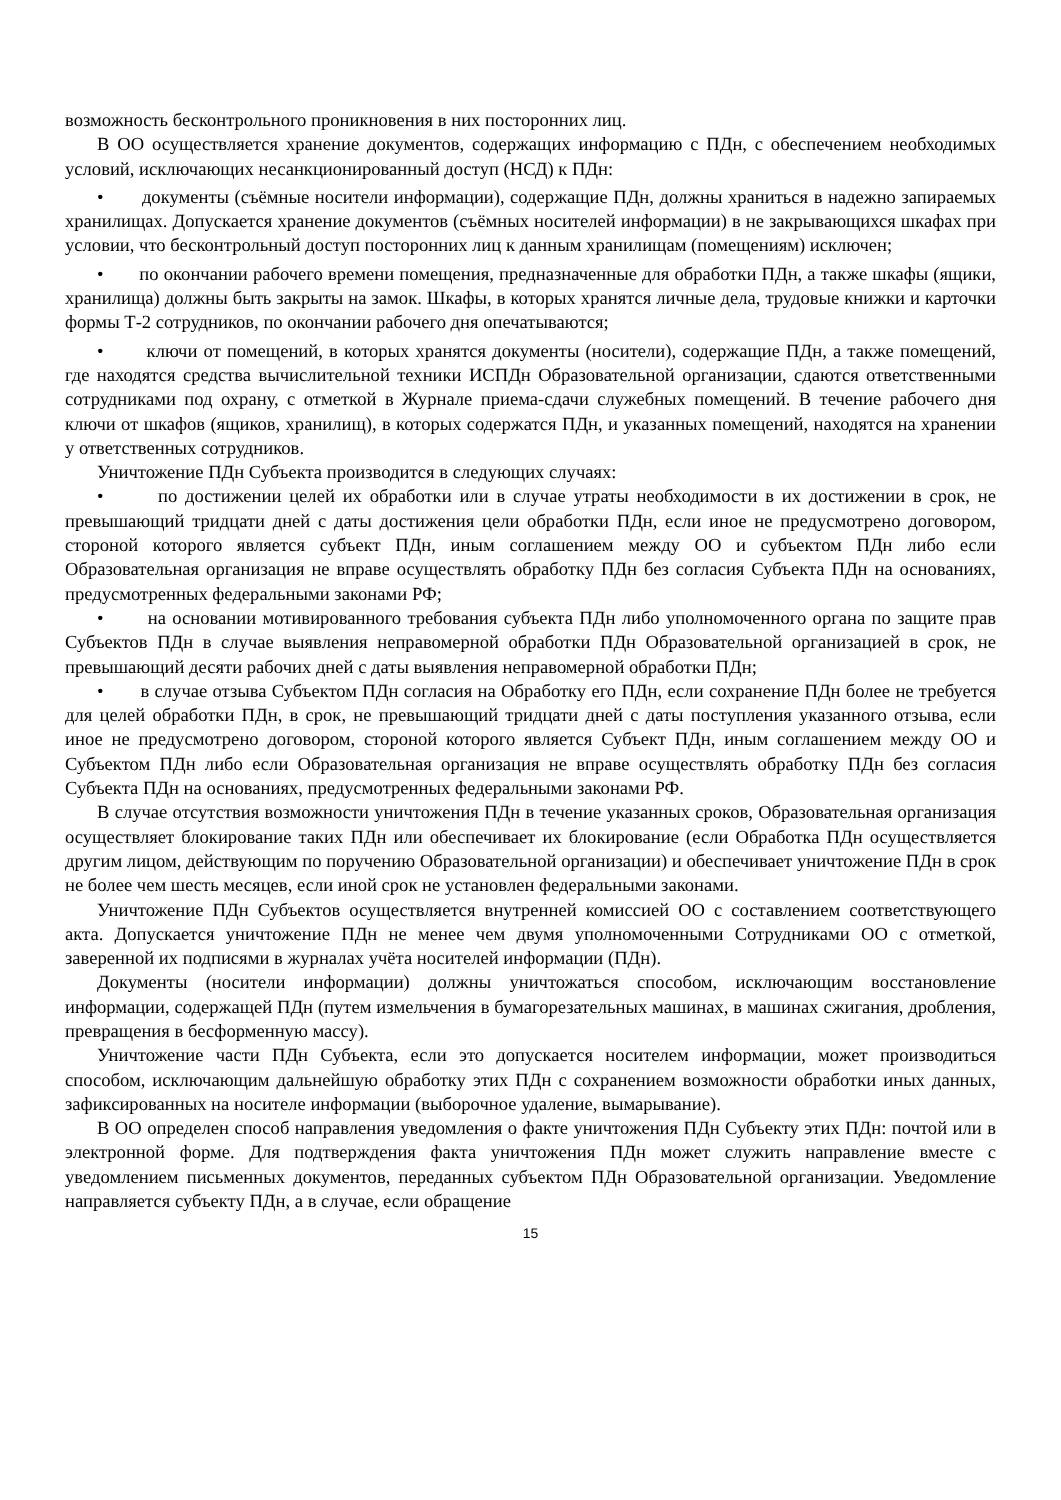возможность бесконтрольного проникновения в них посторонних лиц.
В ОО осуществляется хранение документов, содержащих информацию с ПДн, с обеспечением необходимых условий, исключающих несанкционированный доступ (НСД) к ПДн:
• документы (съёмные носители информации), содержащие ПДн, должны храниться в надежно запираемых хранилищах. Допускается хранение документов (съёмных носителей информации) в не закрывающихся шкафах при условии, что бесконтрольный доступ посторонних лиц к данным хранилищам (помещениям) исключен;
• по окончании рабочего времени помещения, предназначенные для обработки ПДн, а также шкафы (ящики, хранилища) должны быть закрыты на замок. Шкафы, в которых хранятся личные дела, трудовые книжки и карточки формы Т-2 сотрудников, по окончании рабочего дня опечатываются;
• ключи от помещений, в которых хранятся документы (носители), содержащие ПДн, а также помещений, где находятся средства вычислительной техники ИСПДн Образовательной организации, сдаются ответственными сотрудниками под охрану, с отметкой в Журнале приема-сдачи служебных помещений. В течение рабочего дня ключи от шкафов (ящиков, хранилищ), в которых содержатся ПДн, и указанных помещений, находятся на хранении у ответственных сотрудников.
Уничтожение ПДн Субъекта производится в следующих случаях:
• по достижении целей их обработки или в случае утраты необходимости в их достижении в срок, не превышающий тридцати дней с даты достижения цели обработки ПДн, если иное не предусмотрено договором, стороной которого является субъект ПДн, иным соглашением между ОО и субъектом ПДн либо если Образовательная организация не вправе осуществлять обработку ПДн без согласия Субъекта ПДн на основаниях, предусмотренных федеральными законами РФ;
• на основании мотивированного требования субъекта ПДн либо уполномоченного органа по защите прав Субъектов ПДн в случае выявления неправомерной обработки ПДн Образовательной организацией в срок, не превышающий десяти рабочих дней с даты выявления неправомерной обработки ПДн;
• в случае отзыва Субъектом ПДн согласия на Обработку его ПДн, если сохранение ПДн более не требуется для целей обработки ПДн, в срок, не превышающий тридцати дней с даты поступления указанного отзыва, если иное не предусмотрено договором, стороной которого является Субъект ПДн, иным соглашением между ОО и Субъектом ПДн либо если Образовательная организация не вправе осуществлять обработку ПДн без согласия Субъекта ПДн на основаниях, предусмотренных федеральными законами РФ.
В случае отсутствия возможности уничтожения ПДн в течение указанных сроков, Образовательная организация осуществляет блокирование таких ПДн или обеспечивает их блокирование (если Обработка ПДн осуществляется другим лицом, действующим по поручению Образовательной организации) и обеспечивает уничтожение ПДн в срок не более чем шесть месяцев, если иной срок не установлен федеральными законами.
Уничтожение ПДн Субъектов осуществляется внутренней комиссией ОО с составлением соответствующего акта. Допускается уничтожение ПДн не менее чем двумя уполномоченными Сотрудниками ОО с отметкой, заверенной их подписями в журналах учёта носителей информации (ПДн).
Документы (носители информации) должны уничтожаться способом, исключающим восстановление информации, содержащей ПДн (путем измельчения в бумагорезательных машинах, в машинах сжигания, дробления, превращения в бесформенную массу).
Уничтожение части ПДн Субъекта, если это допускается носителем информации, может производиться способом, исключающим дальнейшую обработку этих ПДн с сохранением возможности обработки иных данных, зафиксированных на носителе информации (выборочное удаление, вымарывание).
В ОО определен способ направления уведомления о факте уничтожения ПДн Субъекту этих ПДн: почтой или в электронной форме. Для подтверждения факта уничтожения ПДн может служить направление вместе с уведомлением письменных документов, переданных субъектом ПДн Образовательной организации. Уведомление направляется субъекту ПДн, а в случае, если обращение
15